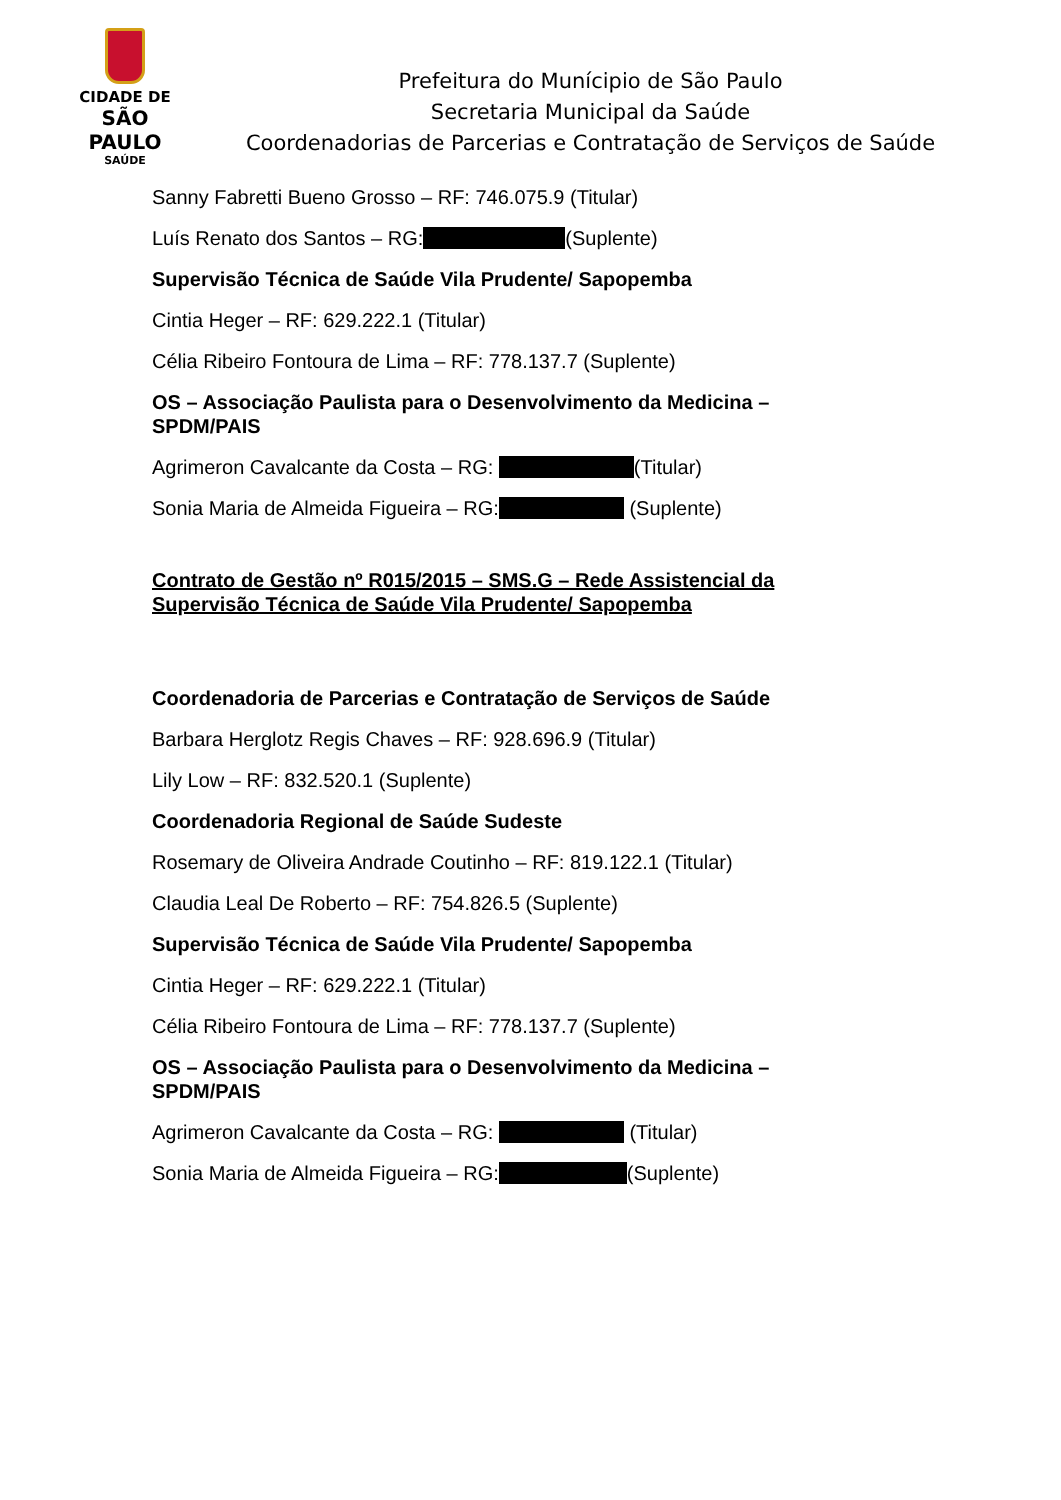CIDADE DE
SÃO PAULO
SAÚDE
Prefeitura do Munícipio de São Paulo
Secretaria Municipal da Saúde
Coordenadorias de Parcerias e Contratação de Serviços de Saúde
Sanny Fabretti Bueno Grosso – RF: 746.075.9 (Titular)
Luís Renato dos Santos – RG: (Suplente)
Supervisão Técnica de Saúde Vila Prudente/ Sapopemba
Cintia Heger – RF: 629.222.1 (Titular)
Célia Ribeiro Fontoura de Lima – RF: 778.137.7 (Suplente)
OS – Associação Paulista para o Desenvolvimento da Medicina – SPDM/PAIS
Agrimeron Cavalcante da Costa – RG: (Titular)
Sonia Maria de Almeida Figueira – RG: (Suplente)
Contrato de Gestão nº R015/2015 – SMS.G – Rede Assistencial da Supervisão Técnica de Saúde Vila Prudente/ Sapopemba
Coordenadoria de Parcerias e Contratação de Serviços de Saúde
Barbara Herglotz Regis Chaves – RF: 928.696.9 (Titular)
Lily Low – RF: 832.520.1 (Suplente)
Coordenadoria Regional de Saúde Sudeste
Rosemary de Oliveira Andrade Coutinho – RF: 819.122.1 (Titular)
Claudia Leal De Roberto – RF: 754.826.5 (Suplente)
Supervisão Técnica de Saúde Vila Prudente/ Sapopemba
Cintia Heger – RF: 629.222.1 (Titular)
Célia Ribeiro Fontoura de Lima – RF: 778.137.7 (Suplente)
OS – Associação Paulista para o Desenvolvimento da Medicina – SPDM/PAIS
Agrimeron Cavalcante da Costa – RG: (Titular)
Sonia Maria de Almeida Figueira – RG: (Suplente)